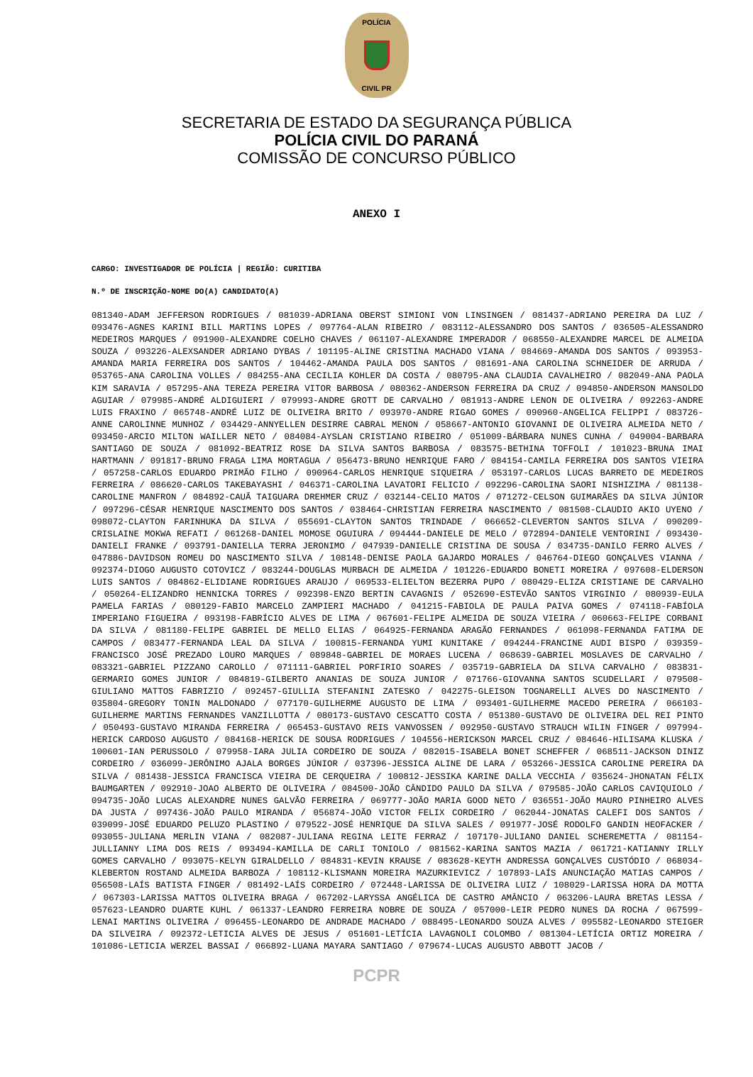POLÍCIA
CIVIL PR
SECRETARIA DE ESTADO DA SEGURANÇA PÚBLICA
POLÍCIA CIVIL DO PARANÁ
COMISSÃO DE CONCURSO PÚBLICO
ANEXO I
CARGO: INVESTIGADOR DE POLÍCIA | REGIÃO: CURITIBA
N.º DE INSCRIÇÃO-NOME DO(A) CANDIDATO(A)
081340-ADAM JEFFERSON RODRIGUES / 081039-ADRIANA OBERST SIMIONI VON LINSINGEN / 081437-ADRIANO PEREIRA DA LUZ / 093476-AGNES KARINI BILL MARTINS LOPES / 097764-ALAN RIBEIRO / 083112-ALESSANDRO DOS SANTOS / 036505-ALESSANDRO MEDEIROS MARQUES / 091900-ALEXANDRE COELHO CHAVES / 061107-ALEXANDRE IMPERADOR / 068550-ALEXANDRE MARCEL DE ALMEIDA SOUZA / 093226-ALEXSANDER ADRIANO DYBAS / 101195-ALINE CRISTINA MACHADO VIANA / 084669-AMANDA DOS SANTOS / 093953-AMANDA MARIA FERREIRA DOS SANTOS / 104462-AMANDA PAULA DOS SANTOS / 081691-ANA CAROLINA SCHNEIDER DE ARRUDA / 053765-ANA CAROLINA VOLLES / 084255-ANA CECILIA KOHLER DA COSTA / 080795-ANA CLAUDIA CAVALHEIRO / 082049-ANA PAOLA KIM SARAVIA / 057295-ANA TEREZA PEREIRA VITOR BARBOSA / 080362-ANDERSON FERREIRA DA CRUZ / 094850-ANDERSON MANSOLDO AGUIAR / 079985-ANDRÉ ALDIGUIERI / 079993-ANDRE GROTT DE CARVALHO / 081913-ANDRE LENON DE OLIVEIRA / 092263-ANDRE LUIS FRAXINO / 065748-ANDRÉ LUIZ DE OLIVEIRA BRITO / 093970-ANDRE RIGAO GOMES / 090960-ANGELICA FELIPPI / 083726-ANNE CAROLINNE MUNHOZ / 034429-ANNYELLEN DESIRRE CABRAL MENON / 058667-ANTONIO GIOVANNI DE OLIVEIRA ALMEIDA NETO / 093450-ARCIO MILTON WAILLER NETO / 084084-AYSLAN CRISTIANO RIBEIRO / 051009-BÁRBARA NUNES CUNHA / 049004-BARBARA SANTIAGO DE SOUZA / 081092-BEATRIZ ROSE DA SILVA SANTOS BARBOSA / 083575-BETHINA TOFFOLI / 101023-BRUNA IMAI HARTMANN / 091817-BRUNO FRAGA LIMA MORTAGUA / 056473-BRUNO HENRIQUE FARO / 084154-CAMILA FERREIRA DOS SANTOS VIEIRA / 057258-CARLOS EDUARDO PRIMÃO FILHO / 090964-CARLOS HENRIQUE SIQUEIRA / 053197-CARLOS LUCAS BARRETO DE MEDEIROS FERREIRA / 086620-CARLOS TAKEBAYASHI / 046371-CAROLINA LAVATORI FELICIO / 092296-CAROLINA SAORI NISHIZIMA / 081138-CAROLINE MANFRON / 084892-CAUÃ TAIGUARA DREHMER CRUZ / 032144-CELIO MATOS / 071272-CELSON GUIMARÃES DA SILVA JÚNIOR / 097296-CÉSAR HENRIQUE NASCIMENTO DOS SANTOS / 038464-CHRISTIAN FERREIRA NASCIMENTO / 081508-CLAUDIO AKIO UYENO / 098072-CLAYTON FARINHUKA DA SILVA / 055691-CLAYTON SANTOS TRINDADE / 066652-CLEVERTON SANTOS SILVA / 090209-CRISLAINE MOKWA REFATI / 061268-DANIEL MOMOSE OGUIURA / 094444-DANIELE DE MELO / 072894-DANIELE VENTORINI / 093430-DANIELI FRANKE / 093791-DANIELLA TERRA JERONIMO / 047939-DANIELLE CRISTINA DE SOUSA / 034735-DANILO FERRO ALVES / 047886-DAVIDSON ROMEU DO NASCIMENTO SILVA / 108148-DENISE PAOLA GAJARDO MORALES / 046764-DIEGO GONÇALVES VIANNA / 092374-DIOGO AUGUSTO COTOVICZ / 083244-DOUGLAS MURBACH DE ALMEIDA / 101226-EDUARDO BONETI MOREIRA / 097608-ELDERSON LUIS SANTOS / 084862-ELIDIANE RODRIGUES ARAUJO / 069533-ELIELTON BEZERRA PUPO / 080429-ELIZA CRISTIANE DE CARVALHO / 050264-ELIZANDRO HENNICKA TORRES / 092398-ENZO BERTIN CAVAGNIS / 052690-ESTEVÃO SANTOS VIRGINIO / 080939-EULA PAMELA FARIAS / 080129-FABIO MARCELO ZAMPIERI MACHADO / 041215-FABIOLA DE PAULA PAIVA GOMES / 074118-FABÍOLA IMPERIANO FIGUEIRA / 093198-FABRÍCIO ALVES DE LIMA / 067601-FELIPE ALMEIDA DE SOUZA VIEIRA / 060663-FELIPE CORBANI DA SILVA / 081180-FELIPE GABRIEL DE MELLO ELIAS / 064925-FERNANDA ARAGÃO FERNANDES / 061098-FERNANDA FATIMA DE CAMPOS / 083477-FERNANDA LEAL DA SILVA / 100815-FERNANDA YUMI KUNITAKE / 094244-FRANCINE AUDI BISPO / 039359-FRANCISCO JOSÉ PREZADO LOURO MARQUES / 089848-GABRIEL DE MORAES LUCENA / 068639-GABRIEL MOSLAVES DE CARVALHO / 083321-GABRIEL PIZZANO CAROLLO / 071111-GABRIEL PORFIRIO SOARES / 035719-GABRIELA DA SILVA CARVALHO / 083831-GERMARIO GOMES JUNIOR / 084819-GILBERTO ANANIAS DE SOUZA JUNIOR / 071766-GIOVANNA SANTOS SCUDELLARI / 079508-GIULIANO MATTOS FABRIZIO / 092457-GIULLIA STEFANINI ZATESKO / 042275-GLEISON TOGNARELLI ALVES DO NASCIMENTO / 035804-GREGORY TONIN MALDONADO / 077170-GUILHERME AUGUSTO DE LIMA / 093401-GUILHERME MACEDO PEREIRA / 066103-GUILHERME MARTINS FERNANDES VANZILLOTTA / 080173-GUSTAVO CESCATTO COSTA / 051380-GUSTAVO DE OLIVEIRA DEL REI PINTO / 050493-GUSTAVO MIRANDA FERREIRA / 065453-GUSTAVO REIS VANVOSSEN / 092950-GUSTAVO STRAUCH WILIN FINGER / 097994-HERICK CARDOSO AUGUSTO / 084168-HERICK DE SOUSA RODRIGUES / 104556-HERICKSON MARCEL CRUZ / 084646-HILISAMA KLUSKA / 100601-IAN PERUSSOLO / 079958-IARA JULIA CORDEIRO DE SOUZA / 082015-ISABELA BONET SCHEFFER / 068511-JACKSON DINIZ CORDEIRO / 036099-JERÔNIMO AJALA BORGES JÚNIOR / 037396-JESSICA ALINE DE LARA / 053266-JESSICA CAROLINE PEREIRA DA SILVA / 081438-JESSICA FRANCISCA VIEIRA DE CERQUEIRA / 100812-JESSIKA KARINE DALLA VECCHIA / 035624-JHONATAN FÉLIX BAUMGARTEN / 092910-JOAO ALBERTO DE OLIVEIRA / 084500-JOÃO CÂNDIDO PAULO DA SILVA / 079585-JOÃO CARLOS CAVIQUIOLO / 094735-JOÃO LUCAS ALEXANDRE NUNES GALVÃO FERREIRA / 069777-JOÃO MARIA GOOD NETO / 036551-JOÃO MAURO PINHEIRO ALVES DA JUSTA / 097436-JOÃO PAULO MIRANDA / 056874-JOÃO VICTOR FELIX CORDEIRO / 062044-JONATAS CALEFI DOS SANTOS / 039099-JOSÉ EDUARDO PELUZO PLASTINO / 079522-JOSÉ HENRIQUE DA SILVA SALES / 091977-JOSÉ RODOLFO GANDIN HEOFACKER / 093055-JULIANA MERLIN VIANA / 082087-JULIANA REGINA LEITE FERRAZ / 107170-JULIANO DANIEL SCHEREMETTA / 081154-JULLIANNY LIMA DOS REIS / 093494-KAMILLA DE CARLI TONIOLO / 081562-KARINA SANTOS MAZIA / 061721-KATIANNY IRLLY GOMES CARVALHO / 093075-KELYN GIRALDELLO / 084831-KEVIN KRAUSE / 083628-KEYTH ANDRESSA GONÇALVES CUSTÓDIO / 068034-KLEBERTON ROSTAND ALMEIDA BARBOZA / 108112-KLISMANN MOREIRA MAZURKIEVICZ / 107893-LAÍS ANUNCIAÇÃO MATIAS CAMPOS / 056508-LAÍS BATISTA FINGER / 081492-LAÍS CORDEIRO / 072448-LARISSA DE OLIVEIRA LUIZ / 108029-LARISSA HORA DA MOTTA / 067303-LARISSA MATTOS OLIVEIRA BRAGA / 067202-LARYSSA ANGÉLICA DE CASTRO AMÂNCIO / 063206-LAURA BRETAS LESSA / 057623-LEANDRO DUARTE KUHL / 061337-LEANDRO FERREIRA NOBRE DE SOUZA / 057000-LEIR PEDRO NUNES DA ROCHA / 067599-LENAI MARTINS OLIVEIRA / 096455-LEONARDO DE ANDRADE MACHADO / 088495-LEONARDO SOUZA ALVES / 095582-LEONARDO STEIGER DA SILVEIRA / 092372-LETICIA ALVES DE JESUS / 051601-LETÍCIA LAVAGNOLI COLOMBO / 081304-LETÍCIA ORTIZ MOREIRA / 101086-LETICIA WERZEL BASSAI / 066892-LUANA MAYARA SANTIAGO / 079674-LUCAS AUGUSTO ABBOTT JACOB /
PCPR